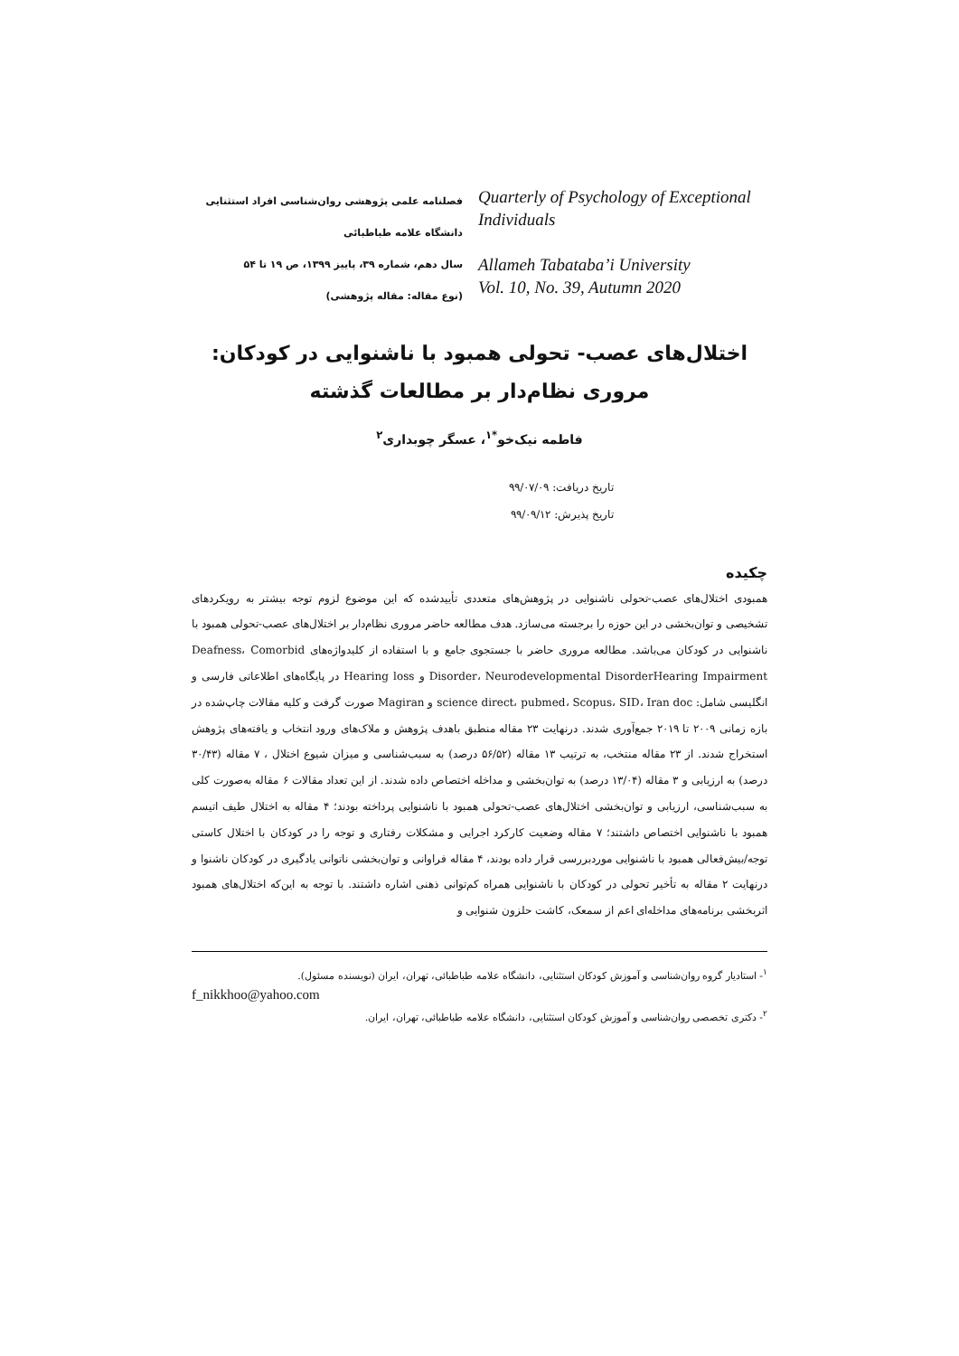فصلنامه علمی پژوهشی روان‌شناسی افراد استثنایی
دانشگاه علامه طباطبائی
سال دهم، شماره ۳۹، پاییز ۱۳۹۹، ص ۱۹ تا ۵۴
(نوع مقاله: مقاله پژوهشی)
Quarterly of Psychology of Exceptional Individuals
Allameh Tabataba’i University
Vol. 10, No. 39, Autumn 2020
اختلال‌های عصب- تحولی همبود با ناشنوایی در کودکان:
مروری نظام‌دار بر مطالعات گذشته
فاطمه نیک‌خو<sup>*۱</sup>، عسگر چوبداری<sup>۲</sup>
تاریخ دریافت: ۹۹/۰۷/۰۹
تاریخ پذیرش: ۹۹/۰۹/۱۲
چکیده
همبودی اختلال‌های عصب-تحولی ناشنوایی در پژوهش‌های متعددی تأییدشده که این موضوع لزوم توجه بیشتر به رویکردهای تشخیصی و توان‌بخشی در این حوزه را برجسته می‌سازد. هدف مطالعه حاضر مروری نظام‌دار بر اختلال‌های عصب-تحولی همبود با ناشنوایی در کودکان می‌باشد. مطالعه مروری حاضر با جستجوی جامع و با استفاده از کلیدواژه‌های Deafness، Comorbid Disorder، Neurodevelopmental DisorderHearing Impairment و Hearing loss در پایگاه‌های اطلاعاتی فارسی و انگلیسی شامل: science direct، pubmed، Scopus، SID، Iran doc و Magiran صورت گرفت و کلیه مقالات چاپ‌شده در بازه زمانی ۲۰۰۹ تا ۲۰۱۹ جمع‌آوری شدند. درنهایت ۲۳ مقاله منطبق باهدف پژوهش و ملاک‌های ورود انتخاب و یافته‌های پژوهش استخراج شدند. از ۲۳ مقاله منتخب، به ترتیب ۱۳ مقاله (۵۶/۵۲ درصد) به سبب‌شناسی و میزان شیوع اختلال ، ۷ مقاله (۳۰/۴۳ درصد) به ارزیابی و ۳ مقاله (۱۳/۰۴ درصد) به توان‌بخشی و مداخله اختصاص داده شدند. از این تعداد مقالات ۶ مقاله به‌صورت کلی به سبب‌شناسی، ارزیابی و توان‌بخشی اختلال‌های عصب-تحولی همبود با ناشنوایی پرداخته بودند؛ ۴ مقاله به اختلال طیف اتیسم همبود با ناشنوایی اختصاص داشتند؛ ۷ مقاله وضعیت کارکرد اجرایی و مشکلات رفتاری و توجه را در کودکان با اختلال کاستی توجه/بیش‌فعالی همبود با ناشنوایی موردبررسی قرار داده بودند، ۴ مقاله فراوانی و توان‌بخشی ناتوانی یادگیری در کودکان ناشنوا و درنهایت ۲ مقاله به تأخیر تحولی در کودکان با ناشنوایی همراه کم‌توانی ذهنی اشاره داشتند. با توجه به این‌که اختلال‌های همبود اثربخشی برنامه‌های مداخله‌ای اعم از سمعک، کاشت حلزون شنوایی و
<sup>۱</sup>- استادیار گروه روان‌شناسی و آموزش کودکان استثنایی، دانشگاه علامه طباطبائی، تهران، ایران (نویسنده مسئول).
f_nikkhoo@yahoo.com
<sup>۲</sup>- دکتری تخصصی روان‌شناسی و آموزش کودکان استثنایی، دانشگاه علامه طباطبائی، تهران، ایران.